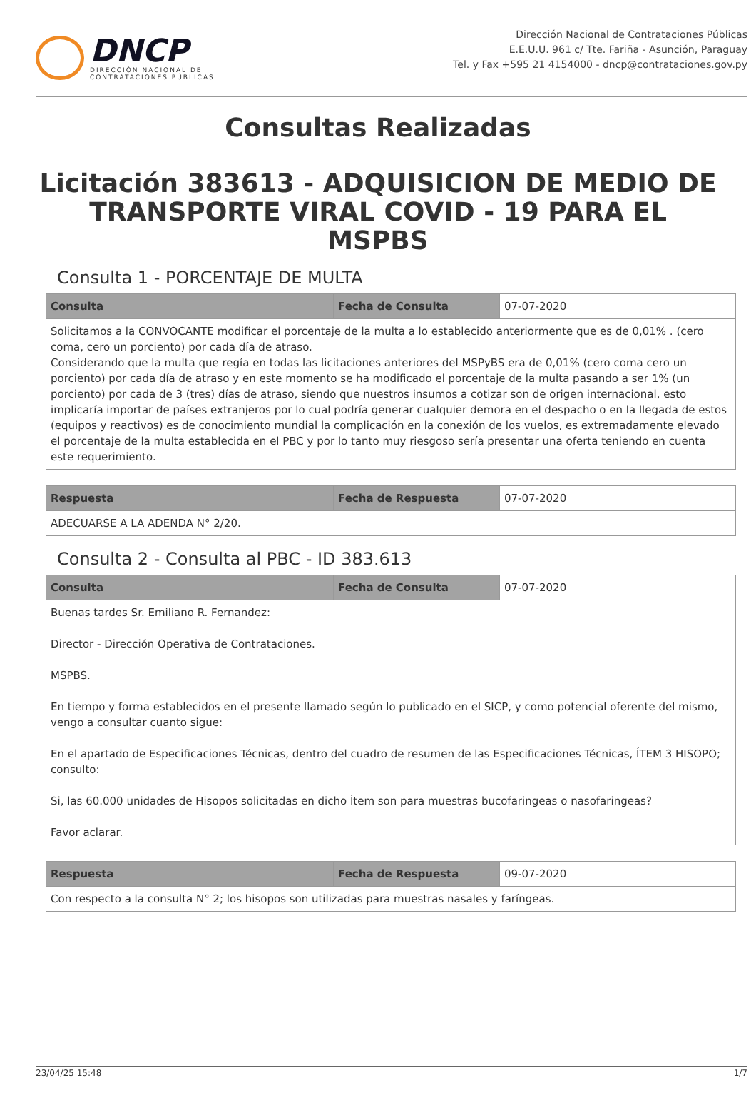DNCP
DIRECCIÓN NACIONAL DE
CONTRATACIONES PÚBLICAS
Dirección Nacional de Contrataciones Públicas
E.E.U.U. 961 c/ Tte. Fariña - Asunción, Paraguay
Tel. y Fax +595 21 4154000 - dncp@contrataciones.gov.py
Consultas Realizadas
Licitación 383613 - ADQUISICION DE MEDIO DE TRANSPORTE VIRAL COVID - 19 PARA EL MSPBS
Consulta 1 - PORCENTAJE DE MULTA
| Consulta | Fecha de Consulta | 07-07-2020 |
| Solicitamos a la CONVOCANTE modificar el porcentaje de la multa a lo establecido anteriormente que es de 0,01% . (cero coma, cero un porciento) por cada día de atraso. Considerando que la multa que regía en todas las licitaciones anteriores del MSPyBS era de 0,01% (cero coma cero un porciento) por cada día de atraso y en este momento se ha modificado el porcentaje de la multa pasando a ser 1% (un porciento) por cada de 3 (tres) días de atraso, siendo que nuestros insumos a cotizar son de origen internacional, esto implicaría importar de países extranjeros por lo cual podría generar cualquier demora en el despacho o en la llegada de estos (equipos y reactivos) es de conocimiento mundial la complicación en la conexión de los vuelos, es extremadamente elevado el porcentaje de la multa establecida en el PBC y por lo tanto muy riesgoso sería presentar una oferta teniendo en cuenta este requerimiento. | | |
| Respuesta | Fecha de Respuesta | 07-07-2020 |
| ADECUARSE A LA ADENDA N° 2/20. | | |
Consulta 2 - Consulta al PBC - ID 383.613
| Consulta | Fecha de Consulta | 07-07-2020 |
| Buenas tardes Sr. Emiliano R. Fernandez: Director - Dirección Operativa de Contrataciones. MSPBS. En tiempo y forma establecidos en el presente llamado según lo publicado en el SICP, y como potencial oferente del mismo, vengo a consultar cuanto sigue: En el apartado de Especificaciones Técnicas, dentro del cuadro de resumen de las Especificaciones Técnicas, ÍTEM 3 HISOPO; consulto: Si, las 60.000 unidades de Hisopos solicitadas en dicho Ítem son para muestras bucofaringeas o nasofaringeas? Favor aclarar. | | |
| Respuesta | Fecha de Respuesta | 09-07-2020 |
| Con respecto a la consulta N° 2; los hisopos son utilizadas para muestras nasales y faríngeas. | | |
23/04/25 15:48 1/7